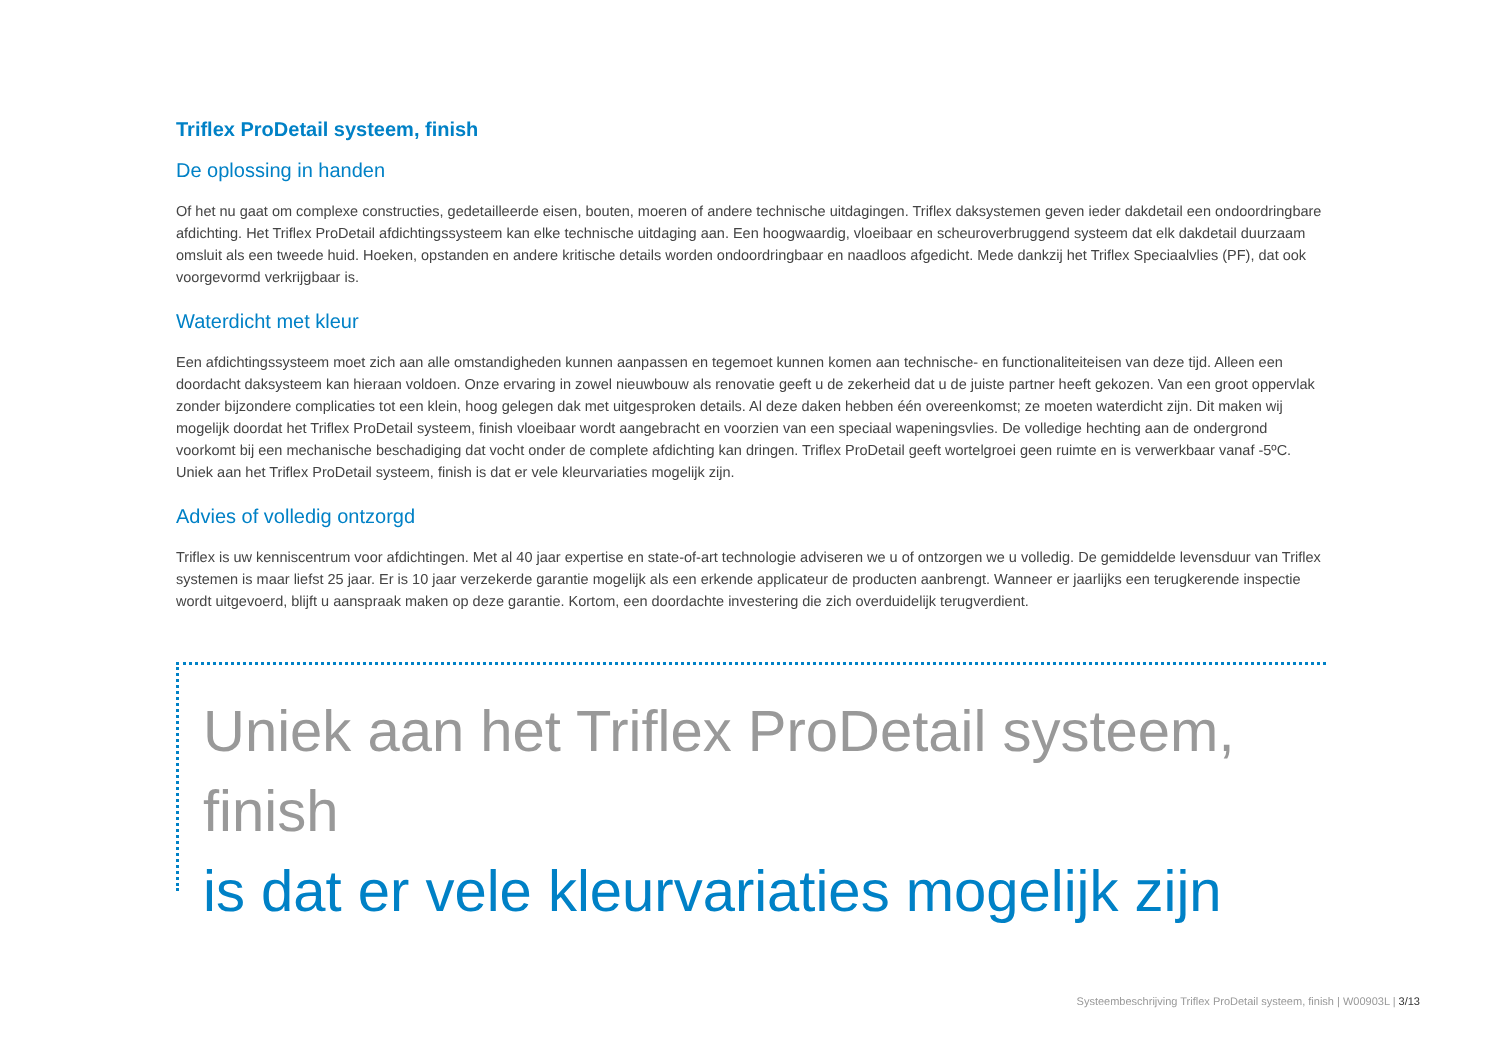Triflex ProDetail systeem, finish
De oplossing in handen
Of het nu gaat om complexe constructies, gedetailleerde eisen, bouten, moeren of andere technische uitdagingen. Triflex daksystemen geven ieder dakdetail een ondoordringbare afdichting. Het Triflex ProDetail afdichtingssysteem kan elke technische uitdaging aan. Een hoogwaardig, vloeibaar en scheuroverbruggend systeem dat elk dakdetail duurzaam omsluit als een tweede huid. Hoeken, opstanden en andere kritische details worden ondoordringbaar en naadloos afgedicht. Mede dankzij het Triflex Speciaalvlies (PF), dat ook voorgevormd verkrijgbaar is.
Waterdicht met kleur
Een afdichtingssysteem moet zich aan alle omstandigheden kunnen aanpassen en tegemoet kunnen komen aan technische- en functionaliteiteisen van deze tijd. Alleen een doordacht daksysteem kan hieraan voldoen. Onze ervaring in zowel nieuwbouw als renovatie geeft u de zekerheid dat u de juiste partner heeft gekozen. Van een groot oppervlak zonder bijzondere complicaties tot een klein, hoog gelegen dak met uitgesproken details. Al deze daken hebben één overeenkomst; ze moeten waterdicht zijn. Dit maken wij mogelijk doordat het Triflex ProDetail systeem, finish vloeibaar wordt aangebracht en voorzien van een speciaal wapeningsvlies. De volledige hechting aan de ondergrond voorkomt bij een mechanische beschadiging dat vocht onder de complete afdichting kan dringen. Triflex ProDetail geeft wortelgroei geen ruimte en is verwerkbaar vanaf -5ºC. Uniek aan het Triflex ProDetail systeem, finish is dat er vele kleurvariaties mogelijk zijn.
Advies of volledig ontzorgd
Triflex is uw kenniscentrum voor afdichtingen. Met al 40 jaar expertise en state-of-art technologie adviseren we u of ontzorgen we u volledig. De gemiddelde levensduur van Triflex systemen is maar liefst 25 jaar. Er is 10 jaar verzekerde garantie mogelijk als een erkende applicateur de producten aanbrengt. Wanneer er jaarlijks een terugkerende inspectie wordt uitgevoerd, blijft u aanspraak maken op deze garantie. Kortom, een doordachte investering die zich overduidelijk terugverdient.
Uniek aan het Triflex ProDetail systeem, finish
is dat er vele kleurvariaties mogelijk zijn
Systeembeschrijving Triflex ProDetail systeem, finish | W00903L | 3/13